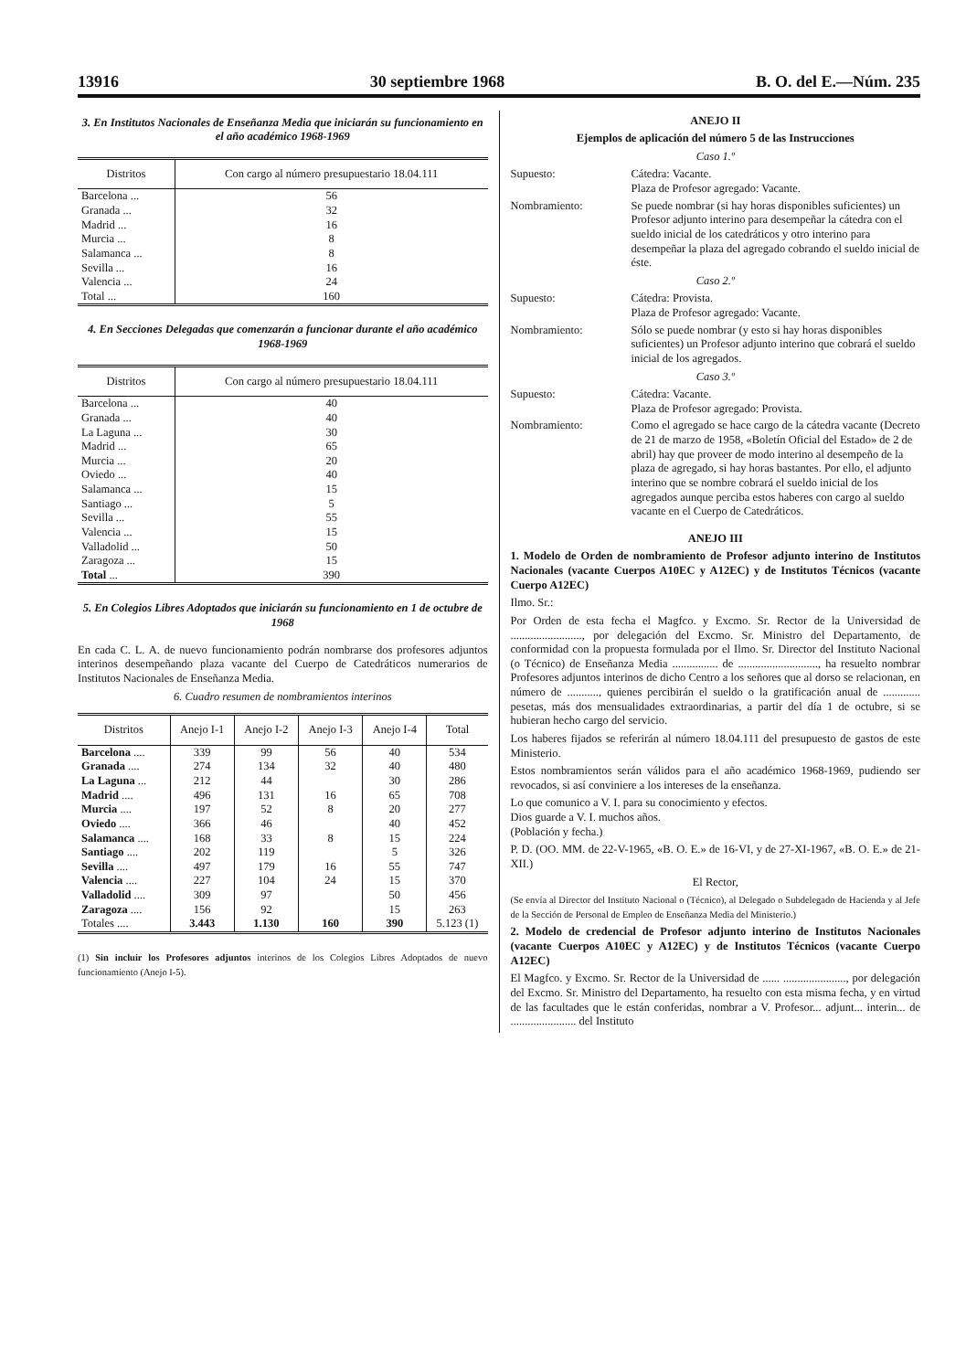13916 30 septiembre 1968 B. O. del E.—Núm. 235
3. En Institutos Nacionales de Enseñanza Media que iniciarán su funcionamiento en el año académico 1968-1969
| Distritos | Con cargo al número presupuestario 18.04.111 |
| --- | --- |
| Barcelona ... | 56 |
| Granada ... | 32 |
| Madrid ... | 16 |
| Murcia ... | 8 |
| Salamanca ... | 8 |
| Sevilla ... | 16 |
| Valencia ... | 24 |
| Total ... | 160 |
4. En Secciones Delegadas que comenzarán a funcionar durante el año académico 1968-1969
| Distritos | Con cargo al número presupuestario 18.04.111 |
| --- | --- |
| Barcelona ... | 40 |
| Granada ... | 40 |
| La Laguna ... | 30 |
| Madrid ... | 65 |
| Murcia ... | 20 |
| Oviedo ... | 40 |
| Salamanca ... | 15 |
| Santiago ... | 5 |
| Sevilla ... | 55 |
| Valencia ... | 15 |
| Valladolid ... | 50 |
| Zaragoza ... | 15 |
| Total ... | 390 |
5. En Colegios Libres Adoptados que iniciarán su funcionamiento en 1 de octubre de 1968
En cada C. L. A. de nuevo funcionamiento podrán nombrarse dos profesores adjuntos interinos desempeñando plaza vacante del Cuerpo de Catedráticos numerarios de Institutos Nacionales de Enseñanza Media.
6. Cuadro resumen de nombramientos interinos
| Distritos | Anejo I-1 | Anejo I-2 | Anejo I-3 | Anejo I-4 | Total |
| --- | --- | --- | --- | --- | --- |
| Barcelona .... | 339 | 99 | 56 | 40 | 534 |
| Granada .... | 274 | 134 | 32 | 40 | 480 |
| La Laguna ... | 212 | 44 | | 30 | 286 |
| Madrid .... | 496 | 131 | 16 | 65 | 708 |
| Murcia .... | 197 | 52 | 8 | 20 | 277 |
| Oviedo .... | 366 | 46 | | 40 | 452 |
| Salamanca .... | 168 | 33 | 8 | 15 | 224 |
| Santiago .... | 202 | 119 | | 5 | 326 |
| Sevilla .... | 497 | 179 | 16 | 55 | 747 |
| Valencia .... | 227 | 104 | 24 | 15 | 370 |
| Valladolid .... | 309 | 97 | | 50 | 456 |
| Zaragoza .... | 156 | 92 | | 15 | 263 |
| Totales .... | 3.443 | 1.130 | 160 | 390 | 5.123 (1) |
(1) Sin incluir los Profesores adjuntos interinos de los Colegios Libres Adoptados de nuevo funcionamiento (Anejo I-5).
ANEJO II
Ejemplos de aplicación del número 5 de las Instrucciones
Caso 1.º
Supuesto: Cátedra: Vacante.
Plaza de Profesor agregado: Vacante.
Nombramiento: Se puede nombrar (si hay horas disponibles suficientes) un Profesor adjunto interino para desempeñar la cátedra con el sueldo inicial de los catedráticos y otro interino para desempeñar la plaza del agregado cobrando el sueldo inicial de éste.
Caso 2.º
Supuesto: Cátedra: Provista.
Plaza de Profesor agregado: Vacante.
Nombramiento: Sólo se puede nombrar (y esto si hay horas disponibles suficientes) un Profesor adjunto interino que cobrará el sueldo inicial de los agregados.
Caso 3.º
Supuesto: Cátedra: Vacante.
Plaza de Profesor agregado: Provista.
Nombramiento: Como el agregado se hace cargo de la cátedra vacante (Decreto de 21 de marzo de 1958, «Boletín Oficial del Estado» de 2 de abril) hay que proveer de modo interino al desempeño de la plaza de agregado, si hay horas bastantes. Por ello, el adjunto interino que se nombre cobrará el sueldo inicial de los agregados aunque perciba estos haberes con cargo al sueldo vacante en el Cuerpo de Catedráticos.
ANEJO III
1. Modelo de Orden de nombramiento de Profesor adjunto interino de Institutos Nacionales (vacante Cuerpos A10EC y A12EC) y de Institutos Técnicos (vacante Cuerpo A12EC)
Ilmo. Sr.:
Por Orden de esta fecha el Magfco. y Excmo. Sr. Rector de la Universidad de ........................., por delegación del Excmo. Sr. Ministro del Departamento, de conformidad con la propuesta formulada por el Ilmo. Sr. Director del Instituto Nacional (o Técnico) de Enseñanza Media ................ de ............................, ha resuelto nombrar Profesores adjuntos interinos de dicho Centro a los señores que al dorso se relacionan, en número de ..........., quienes percibirán el sueldo o la gratificación anual de ............. pesetas, más dos mensualidades extraordinarias, a partir del día 1 de octubre, si se hubieran hecho cargo del servicio.
Los haberes fijados se referirán al número 18.04.111 del presupuesto de gastos de este Ministerio.
Estos nombramientos serán válidos para el año académico 1968-1969, pudiendo ser revocados, si así conviniere a los intereses de la enseñanza.
Lo que comunico a V. I. para su conocimiento y efectos.
Dios guarde a V. I. muchos años.
(Población y fecha.)
P. D. (OO. MM. de 22-V-1965, «B. O. E.» de 16-VI, y de 27-XI-1967, «B. O. E.» de 21-XII.)
El Rector,
(Se envía al Director del Instituto Nacional o (Técnico), al Delegado o Subdelegado de Hacienda y al Jefe de la Sección de Personal de Empleo de Enseñanza Media del Ministerio.)
2. Modelo de credencial de Profesor adjunto interino de Institutos Nacionales (vacante Cuerpos A10EC y A12EC) y de Institutos Técnicos (vacante Cuerpo A12EC)
El Magfco. y Excmo. Sr. Rector de la Universidad de ...... ......................, por delegación del Excmo. Sr. Ministro del Departamento, ha resuelto con esta misma fecha, y en virtud de las facultades que le están conferidas, nombrar a V. Profesor... adjunt... interin... de ....................... del Instituto